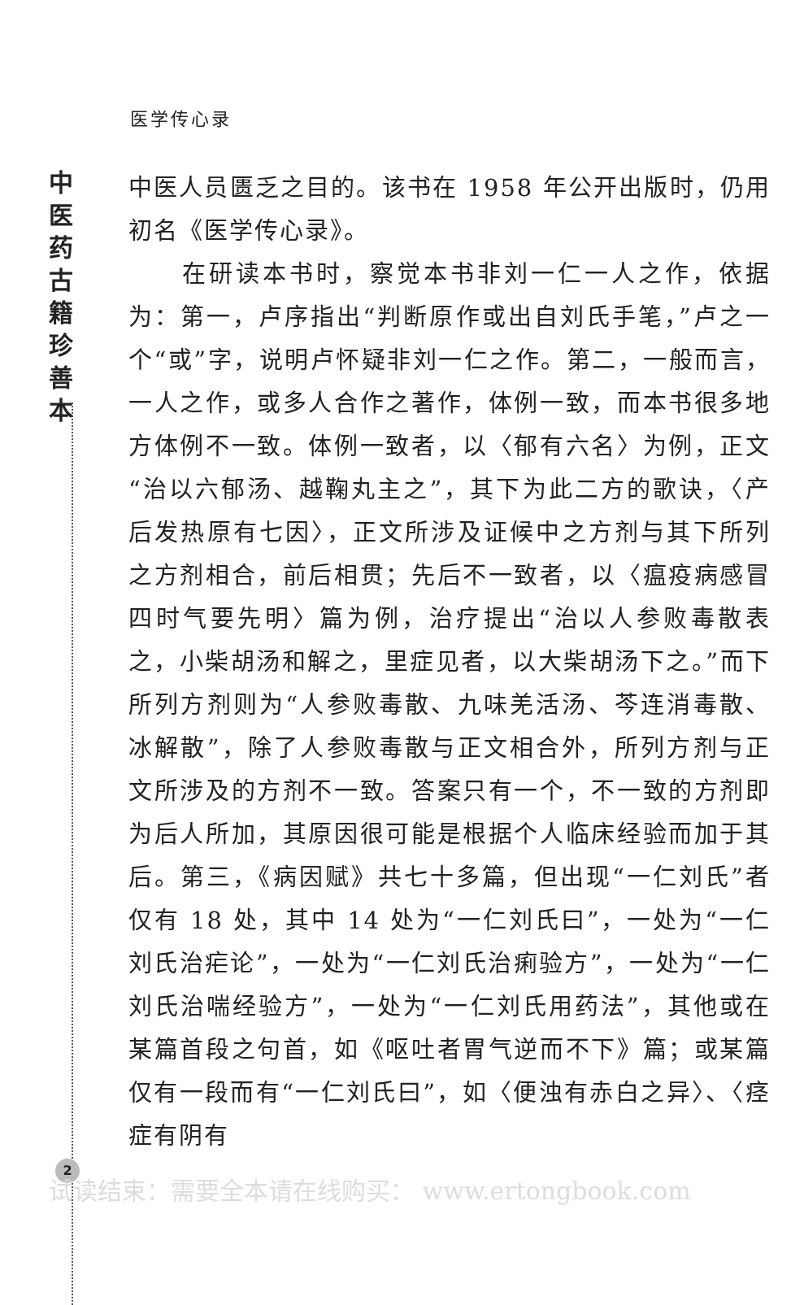医学传心录
中
医
药
古
籍
珍
善
本
中医人员匮乏之目的。该书在 1958 年公开出版时，仍用初名《医学传心录》。
　　在研读本书时，察觉本书非刘一仁一人之作，依据为：第一，卢序指出“判断原作或出自刘氏手笔，”卢之一个“或”字，说明卢怀疑非刘一仁之作。第二，一般而言，一人之作，或多人合作之著作，体例一致，而本书很多地方体例不一致。体例一致者，以〈郁有六名〉为例，正文“治以六郁汤、越鞠丸主之”，其下为此二方的歌诀，〈产后发热原有七因〉，正文所涉及证候中之方剂与其下所列之方剂相合，前后相贯；先后不一致者，以〈瘟疫病感冒四时气要先明〉篇为例，治疗提出“治以人参败毒散表之，小柴胡汤和解之，里症见者，以大柴胡汤下之。”而下所列方剂则为“人参败毒散、九味羌活汤、芩连消毒散、冰解散”，除了人参败毒散与正文相合外，所列方剂与正文所涉及的方剂不一致。答案只有一个，不一致的方剂即为后人所加，其原因很可能是根据个人临床经验而加于其后。第三，《病因赋》共七十多篇，但出现“一仁刘氏”者仅有 18 处，其中 14 处为“一仁刘氏曰”，一处为“一仁刘氏治疟论”，一处为“一仁刘氏治痢验方”，一处为“一仁刘氏治喘经验方”，一处为“一仁刘氏用药法”，其他或在某篇首段之句首，如《呕吐者胃气逆而不下》篇；或某篇仅有一段而有“一仁刘氏曰”，如〈便浊有赤白之异〉、〈痉症有阴有
2
试读结束：需要全本请在线购买： www.ertongbook.com